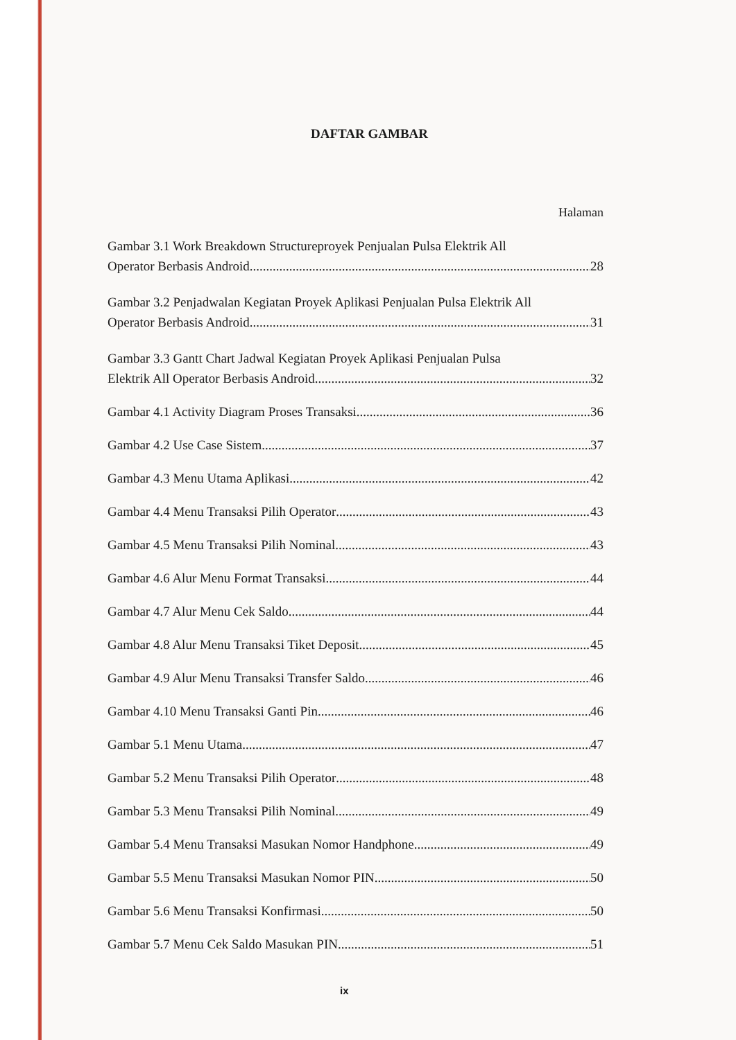DAFTAR GAMBAR
Halaman
Gambar 3.1 Work Breakdown Structureproyek Penjualan Pulsa Elektrik All
Operator Berbasis Android 28
Gambar 3.2 Penjadwalan Kegiatan Proyek Aplikasi Penjualan Pulsa Elektrik All
Operator Berbasis Android 31
Gambar 3.3 Gantt Chart Jadwal Kegiatan Proyek Aplikasi Penjualan Pulsa
Elektrik All Operator Berbasis Android 32
Gambar 4.1 Activity Diagram Proses Transaksi 36
Gambar 4.2 Use Case Sistem 37
Gambar 4.3 Menu Utama Aplikasi 42
Gambar 4.4 Menu Transaksi Pilih Operator 43
Gambar 4.5 Menu Transaksi Pilih Nominal 43
Gambar 4.6 Alur Menu Format Transaksi 44
Gambar 4.7 Alur Menu Cek Saldo 44
Gambar 4.8 Alur Menu Transaksi Tiket Deposit 45
Gambar 4.9 Alur Menu Transaksi Transfer Saldo 46
Gambar 4.10 Menu Transaksi Ganti Pin 46
Gambar 5.1 Menu Utama 47
Gambar 5.2 Menu Transaksi Pilih Operator 48
Gambar 5.3 Menu Transaksi Pilih Nominal 49
Gambar 5.4 Menu Transaksi Masukan Nomor Handphone 49
Gambar 5.5 Menu Transaksi Masukan Nomor PIN 50
Gambar 5.6 Menu Transaksi Konfirmasi 50
Gambar 5.7 Menu Cek Saldo Masukan PIN 51
ix